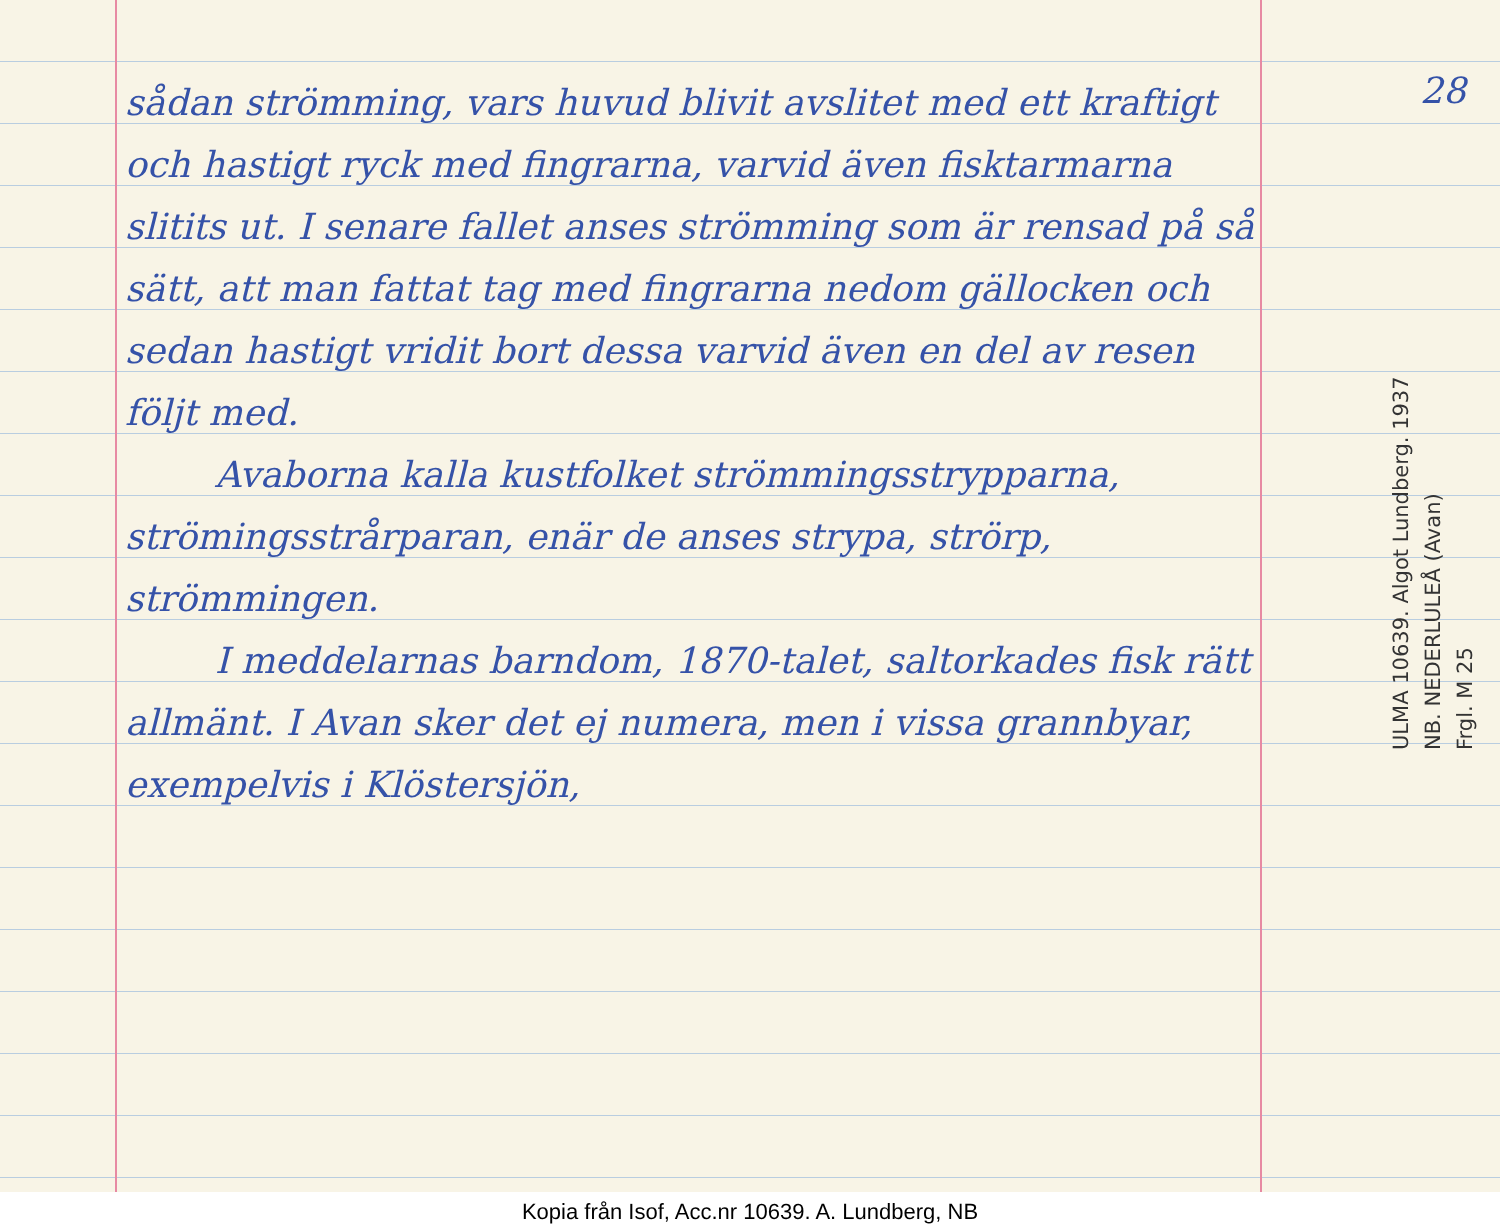sådan strömming, vars huvud blivit avslitet med ett kraftigt och hastigt ryck med fingrarna, varvid även fisktarmarna slitits ut. I senare fallet anses strömming som är rensad på så sätt, att man fattat tag med fingrarna nedom gällocken och sedan hastigt vridit bort dessa varvid även en del av resen följt med.
Avaborna kalla kustfolket strömmingsstrypparna, strömingsstrårparan, enär de anses strypa, strörp, strömmingen.
I meddelarnas barndom, 1870-talet, saltorkades fisk rätt allmänt. I Avan sker det ej numera, men i vissa grannbyar, exempelvis i Klöstersjön,
28
ULMA 10639. Algot Lundberg. 1937
NB. NEDERLULEÅ (Avan)
Frgl. M 25
Kopia från Isof, Acc.nr 10639. A. Lundberg, NB